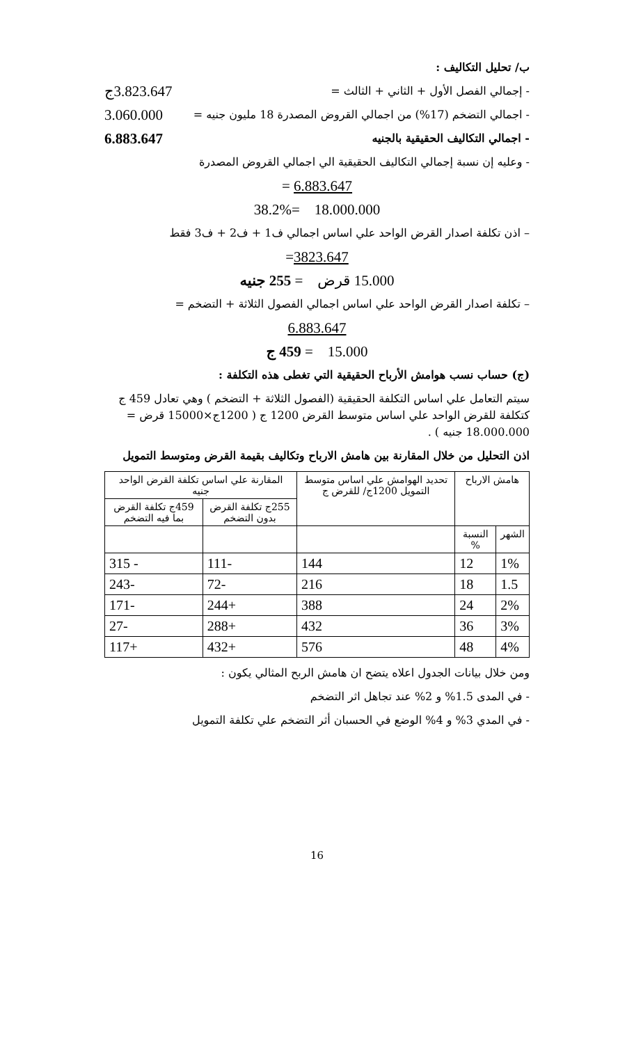ب/ تحليل التكاليف :
- إجمالي الفصل الأول + الثاني + الثالث = 3.823.647ج
- اجمالي التضخم (17%) من اجمالي القروض المصدرة 18 مليون جنيه = 3.060.000
- اجمالي التكاليف الحقيقية بالجنيه 6.883.647
- وعليه إن نسبة إجمالي التكاليف الحقيقية الي اجمالي القروض المصدرة
6.883.647 =
18.000.000 =38.2%
– اذن تكلفة اصدار القرض الواحد علي اساس اجمالي ف1 + ف2 + ف3 فقط
3823.647=
15.000 قرض = 255 جنيه
– تكلفة اصدار القرض الواحد علي اساس اجمالي الفصول الثلاثة + التضخم =
6.883.647
15.000 = 459 ج
(ج) حساب نسب هوامش الأرباح الحقيقية التي تغطى هذه التكلفة :
سيتم التعامل علي اساس التكلفة الحقيقية (الفصول الثلاثة + التضخم ) وهي تعادل 459 ج كتكلفة للقرض الواحد علي اساس متوسط القرض 1200 ج ( 1200ج×15000 قرض = 18.000.000 جنيه ) .
اذن التحليل من خلال المقارنة بين هامش الارباح وتكاليف بقيمة القرض ومتوسط التمويل
| هامش الارباح | | تحديد الهوامش علي اساس متوسط التمويل 1200ج/ للقرض ج | المقارنة علي اساس تكلفة القرض الواحد جنيه | |
| --- | --- | --- | --- | --- |
| | | | 255ج تكلفة القرض بدون التضخم | 459ج تكلفة القرض بما فيه التضخم |
| الشهر | النسبة % | | | |
| 1% | 12 | 144 | -111 | - 315 |
| 1.5 | 18 | 216 | -72 | -243 |
| 2% | 24 | 388 | +244 | -171 |
| 3% | 36 | 432 | +288 | -27 |
| 4% | 48 | 576 | +432 | +117 |
ومن خلال بيانات الجدول اعلاه يتضح ان هامش الربح المثالي يكون :
- في المدى 1.5% و 2% عند تجاهل اثر التضخم
- في المدي 3% و 4% الوضع في الحسبان أثر التضخم علي تكلفة التمويل
16